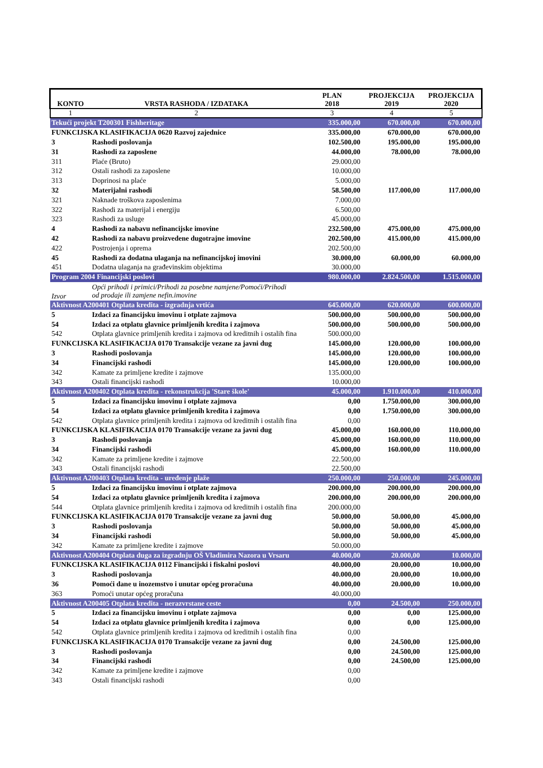| KONTO | VRSTA RASHODA / IZDATAKA | PLAN 2018 | PROJEKCIJA 2019 | PROJEKCIJA 2020 |
| --- | --- | --- | --- | --- |
| 1 | 2 | 3 | 4 | 5 |
| Tekući projekt T200301 Fishheritage | | 335.000,00 | 670.000,00 | 670.000,00 |
| FUNKCIJSKA KLASIFIKACIJA 0620 Razvoj zajednice | | 335.000,00 | 670.000,00 | 670.000,00 |
| 3 | Rashodi poslovanja | 102.500,00 | 195.000,00 | 195.000,00 |
| 31 | Rashodi za zaposlene | 44.000,00 | 78.000,00 | 78.000,00 |
| 311 | Plaće (Bruto) | 29.000,00 | | |
| 312 | Ostali rashodi za zaposlene | 10.000,00 | | |
| 313 | Doprinosi na plaće | 5.000,00 | | |
| 32 | Materijalni rashodi | 58.500,00 | 117.000,00 | 117.000,00 |
| 321 | Naknade troškova zaposlenima | 7.000,00 | | |
| 322 | Rashodi za materijal i energiju | 6.500,00 | | |
| 323 | Rashodi za usluge | 45.000,00 | | |
| 4 | Rashodi za nabavu nefinancijske imovine | 232.500,00 | 475.000,00 | 475.000,00 |
| 42 | Rashodi za nabavu proizvedene dugotrajne imovine | 202.500,00 | 415.000,00 | 415.000,00 |
| 422 | Postrojenja i oprema | 202.500,00 | | |
| 45 | Rashodi za dodatna ulaganja na nefinancijskoj imovini | 30.000,00 | 60.000,00 | 60.000,00 |
| 451 | Dodatna ulaganja na građevinskim objektima | 30.000,00 | | |
| Program 2004 Financijski poslovi | | 980.000,00 | 2.824.500,00 | 1.515.000,00 |
| Izvor | Opći prihodi i primici/Prihodi za posebne namjene/Pomoći/Prihodi od prodaje ili zamjene nefin.imovine | | | |
| Aktivnost A200401 Otplata kredita - izgradnja vrtića | | 645.000,00 | 620.000,00 | 600.000,00 |
| 5 | Izdaci za financijsku imovinu i otplate zajmova | 500.000,00 | 500.000,00 | 500.000,00 |
| 54 | Izdaci za otplatu glavnice primljenih kredita i zajmova | 500.000,00 | 500.000,00 | 500.000,00 |
| 542 | Otplata glavnice primljenih kredita i zajmova od kreditnih i ostalih fina | 500.000,00 | | |
| FUNKCIJSKA KLASIFIKACIJA 0170 Transakcije vezane za javni dug | | 145.000,00 | 120.000,00 | 100.000,00 |
| 3 | Rashodi poslovanja | 145.000,00 | 120.000,00 | 100.000,00 |
| 34 | Financijski rashodi | 145.000,00 | 120.000,00 | 100.000,00 |
| 342 | Kamate za primljene kredite i zajmove | 135.000,00 | | |
| 343 | Ostali financijski rashodi | 10.000,00 | | |
| Aktivnost A200402 Otplata kredita - rekonstrukcija 'Stare škole' | | 45.000,00 | 1.910.000,00 | 410.000,00 |
| 5 | Izdaci za financijsku imovinu i otplate zajmova | 0,00 | 1.750.000,00 | 300.000,00 |
| 54 | Izdaci za otplatu glavnice primljenih kredita i zajmova | 0,00 | 1.750.000,00 | 300.000,00 |
| 542 | Otplata glavnice primljenih kredita i zajmova od kreditnih i ostalih fina | 0,00 | | |
| FUNKCIJSKA KLASIFIKACIJA 0170 Transakcije vezane za javni dug | | 45.000,00 | 160.000,00 | 110.000,00 |
| 3 | Rashodi poslovanja | 45.000,00 | 160.000,00 | 110.000,00 |
| 34 | Financijski rashodi | 45.000,00 | 160.000,00 | 110.000,00 |
| 342 | Kamate za primljene kredite i zajmove | 22.500,00 | | |
| 343 | Ostali financijski rashodi | 22.500,00 | | |
| Aktivnost A200403 Otplata kredita - uređenje plaže | | 250.000,00 | 250.000,00 | 245.000,00 |
| 5 | Izdaci za financijsku imovinu i otplate zajmova | 200.000,00 | 200.000,00 | 200.000,00 |
| 54 | Izdaci za otplatu glavnice primljenih kredita i zajmova | 200.000,00 | 200.000,00 | 200.000,00 |
| 544 | Otplata glavnice primljenih kredita i zajmova od kreditnih i ostalih fina | 200.000,00 | | |
| FUNKCIJSKA KLASIFIKACIJA 0170 Transakcije vezane za javni dug | | 50.000,00 | 50.000,00 | 45.000,00 |
| 3 | Rashodi poslovanja | 50.000,00 | 50.000,00 | 45.000,00 |
| 34 | Financijski rashodi | 50.000,00 | 50.000,00 | 45.000,00 |
| 342 | Kamate za primljene kredite i zajmove | 50.000,00 | | |
| Aktivnost A200404 Otplata duga za izgradnju OŠ Vladimira Nazora u Vrsaru | | 40.000,00 | 20.000,00 | 10.000,00 |
| FUNKCIJSKA KLASIFIKACIJA 0112 Financijski i fiskalni poslovi | | 40.000,00 | 20.000,00 | 10.000,00 |
| 3 | Rashodi poslovanja | 40.000,00 | 20.000,00 | 10.000,00 |
| 36 | Pomoći dane u inozemstvo i unutar općeg proračuna | 40.000,00 | 20.000,00 | 10.000,00 |
| 363 | Pomoći unutar općeg proračuna | 40.000,00 | | |
| Aktivnost A200405 Otplata kredita - nerazvrstane ceste | | 0,00 | 24.500,00 | 250.000,00 |
| 5 | Izdaci za financijsku imovinu i otplate zajmova | 0,00 | 0,00 | 125.000,00 |
| 54 | Izdaci za otplatu glavnice primljenih kredita i zajmova | 0,00 | 0,00 | 125.000,00 |
| 542 | Otplata glavnice primljenih kredita i zajmova od kreditnih i ostalih fina | 0,00 | | |
| FUNKCIJSKA KLASIFIKACIJA 0170 Transakcije vezane za javni dug | | 0,00 | 24.500,00 | 125.000,00 |
| 3 | Rashodi poslovanja | 0,00 | 24.500,00 | 125.000,00 |
| 34 | Financijski rashodi | 0,00 | 24.500,00 | 125.000,00 |
| 342 | Kamate za primljene kredite i zajmove | 0,00 | | |
| 343 | Ostali financijski rashodi | 0,00 | | |